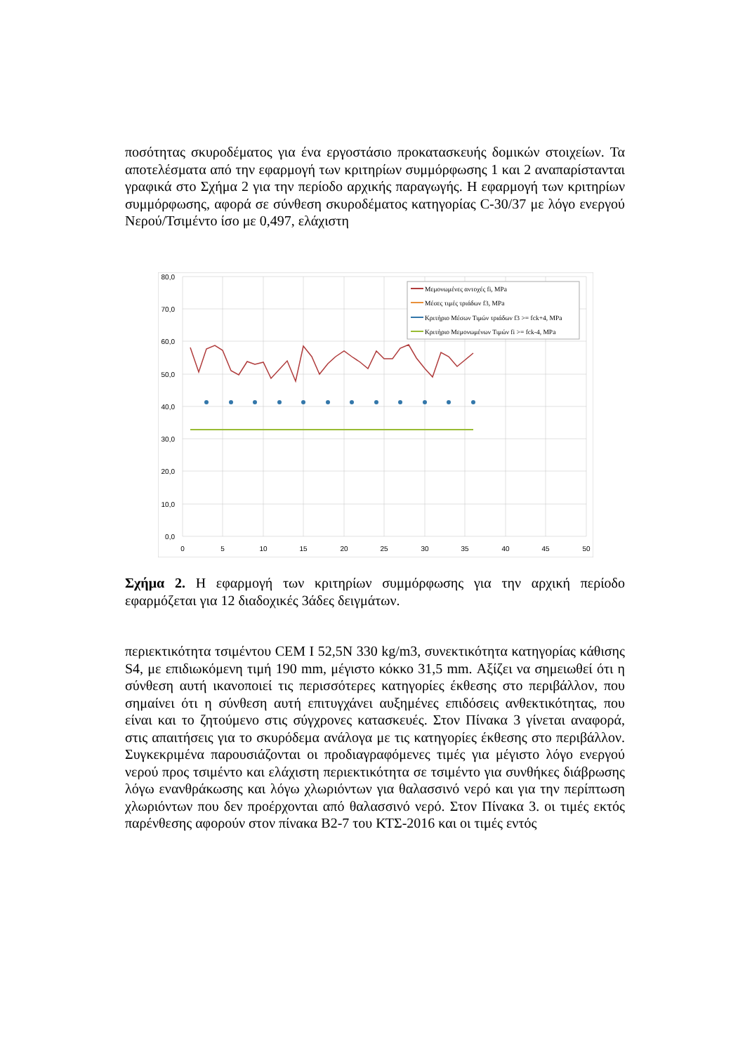ποσότητας σκυροδέματος για ένα εργοστάσιο προκατασκευής δομικών στοιχείων. Τα αποτελέσματα από την εφαρμογή των κριτηρίων συμμόρφωσης 1 και 2 αναπαρίστανται γραφικά στο Σχήμα 2 για την περίοδο αρχικής παραγωγής. Η εφαρμογή των κριτηρίων συμμόρφωσης, αφορά σε σύνθεση σκυροδέματος κατηγορίας C-30/37 με λόγο ενεργού Νερού/Τσιμέντο ίσο με 0,497, ελάχιστη
80,0
70,0
60,0
50,0
40,0
30,0
20,0
10,0
0,0
0
5
10
15
20
25
30
35
40
45
50
Μεμονωμένες αντοχές fi, MPa
Μέσες τιμές τριάδων f3, MPa
Κριτήριο Μέσων Τιμών τριάδων f3 >= fck+4, MPa
Κριτήριο Μεμονωμένων Τιμών fi >= fck-4, MPa
Σχήμα 2. Η εφαρμογή των κριτηρίων συμμόρφωσης για την αρχική περίοδο εφαρμόζεται για 12 διαδοχικές 3άδες δειγμάτων.
περιεκτικότητα τσιμέντου CEM I 52,5N 330 kg/m3, συνεκτικότητα κατηγορίας κάθισης S4, με επιδιωκόμενη τιμή 190 mm, μέγιστο κόκκο 31,5 mm. Αξίζει να σημειωθεί ότι η σύνθεση αυτή ικανοποιεί τις περισσότερες κατηγορίες έκθεσης στο περιβάλλον, που σημαίνει ότι η σύνθεση αυτή επιτυγχάνει αυξημένες επιδόσεις ανθεκτικότητας, που είναι και το ζητούμενο στις σύγχρονες κατασκευές. Στον Πίνακα 3 γίνεται αναφορά, στις απαιτήσεις για το σκυρόδεμα ανάλογα με τις κατηγορίες έκθεσης στο περιβάλλον. Συγκεκριμένα παρουσιάζονται οι προδιαγραφόμενες τιμές για μέγιστο λόγο ενεργού νερού προς τσιμέντο και ελάχιστη περιεκτικότητα σε τσιμέντο για συνθήκες διάβρωσης λόγω ενανθράκωσης και λόγω χλωριόντων για θαλασσινό νερό και για την περίπτωση χλωριόντων που δεν προέρχονται από θαλασσινό νερό. Στον Πίνακα 3. οι τιμές εκτός παρένθεσης αφορούν στον πίνακα Β2-7 του ΚΤΣ-2016 και οι τιμές εντός